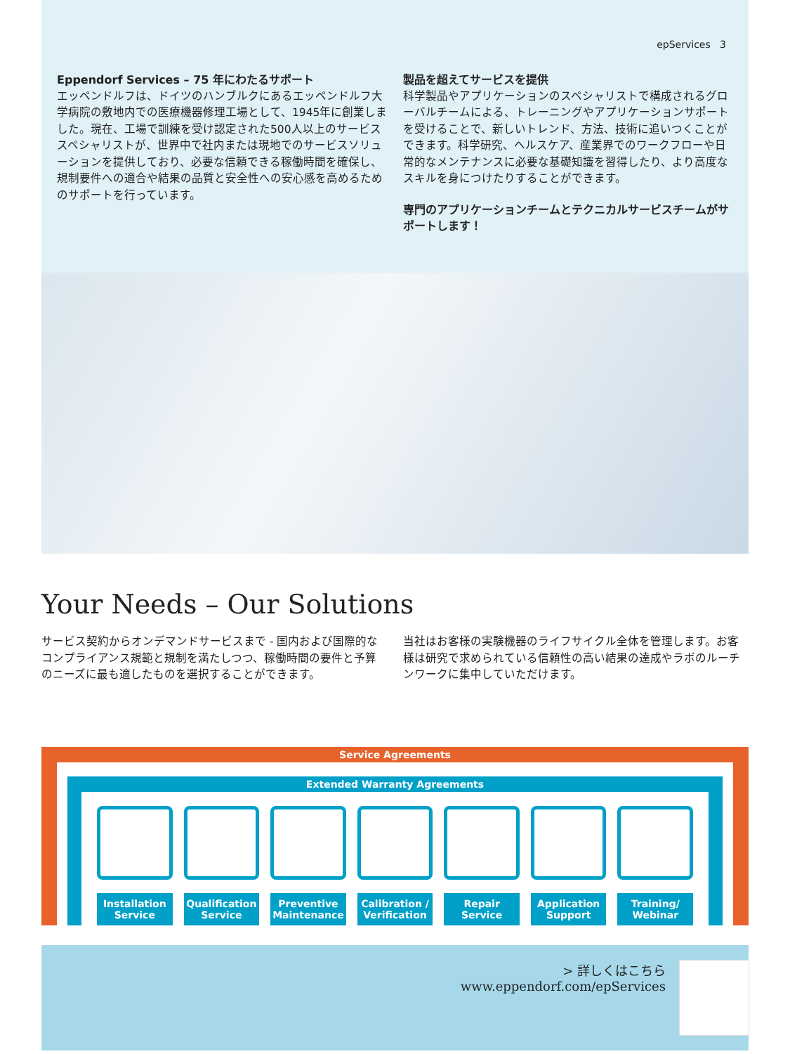epServices 3
Eppendorf Services – 75 年にわたるサポート
エッペンドルフは、ドイツのハンブルクにあるエッペンドルフ大学病院の敷地内での医療機器修理工場として、1945年に創業しました。現在、工場で訓練を受け認定された500人以上のサービススペシャリストが、世界中で社内または現地でのサービスソリューションを提供しており、必要な信頼できる稼働時間を確保し、規制要件への適合や結果の品質と安全性への安心感を高めるためのサポートを行っています。
製品を超えてサービスを提供
科学製品やアプリケーションのスペシャリストで構成されるグローバルチームによる、トレーニングやアプリケーションサポートを受けることで、新しいトレンド、方法、技術に追いつくことができます。科学研究、ヘルスケア、産業界でのワークフローや日常的なメンテナンスに必要な基礎知識を習得したり、より高度なスキルを身につけたりすることができます。
専門のアプリケーションチームとテクニカルサービスチームがサポートします！
Your Needs – Our Solutions
サービス契約からオンデマンドサービスまで - 国内および国際的なコンプライアンス規範と規制を満たしつつ、稼働時間の要件と予算のニーズに最も適したものを選択することができます。
当社はお客様の実験機器のライフサイクル全体を管理します。お客様は研究で求められている信頼性の高い結果の達成やラボのルーチンワークに集中していただけます。
Service Agreements
Extended Warranty Agreements
Installation
Service
Qualification
Service
Preventive
Maintenance
Calibration /
Verification
Repair
Service
Application
Support
Training/
Webinar
> 詳しくはこちら
www.eppendorf.com/epServices